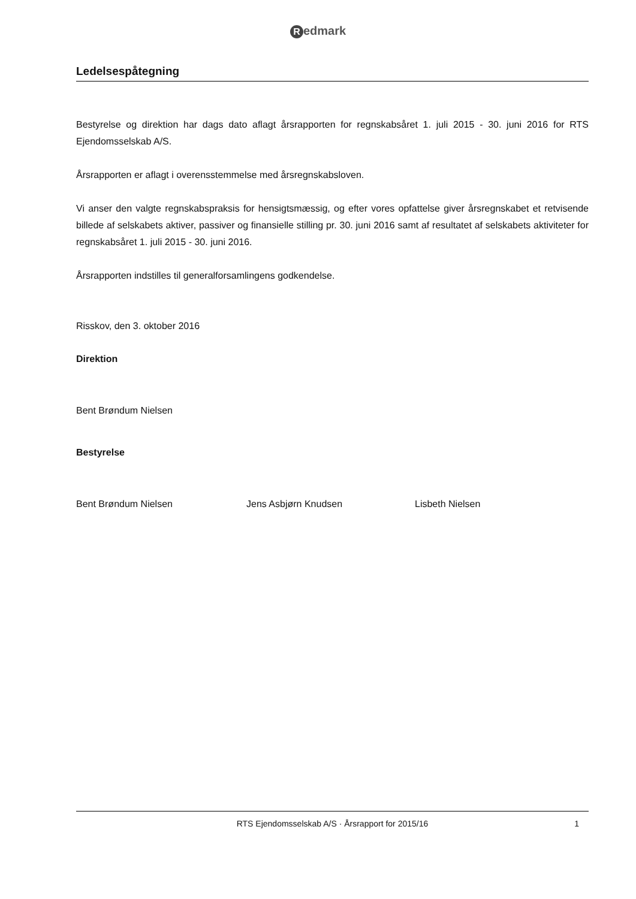Redmark
Ledelsespåtegning
Bestyrelse og direktion har dags dato aflagt årsrapporten for regnskabsåret 1. juli 2015 - 30. juni 2016 for RTS Ejendomsselskab A/S.
Årsrapporten er aflagt i overensstemmelse med årsregnskabsloven.
Vi anser den valgte regnskabspraksis for hensigtsmæssig, og efter vores opfattelse giver årsregnskabet et retvisende billede af selskabets aktiver, passiver og finansielle stilling pr. 30. juni 2016 samt af resultatet af selskabets aktiviteter for regnskabsåret 1. juli 2015 - 30. juni 2016.
Årsrapporten indstilles til generalforsamlingens godkendelse.
Risskov, den 3. oktober 2016
Direktion
Bent Brøndum Nielsen
Bestyrelse
Bent Brøndum Nielsen Jens Asbjørn Knudsen Lisbeth Nielsen
RTS Ejendomsselskab A/S · Årsrapport for 2015/16 1